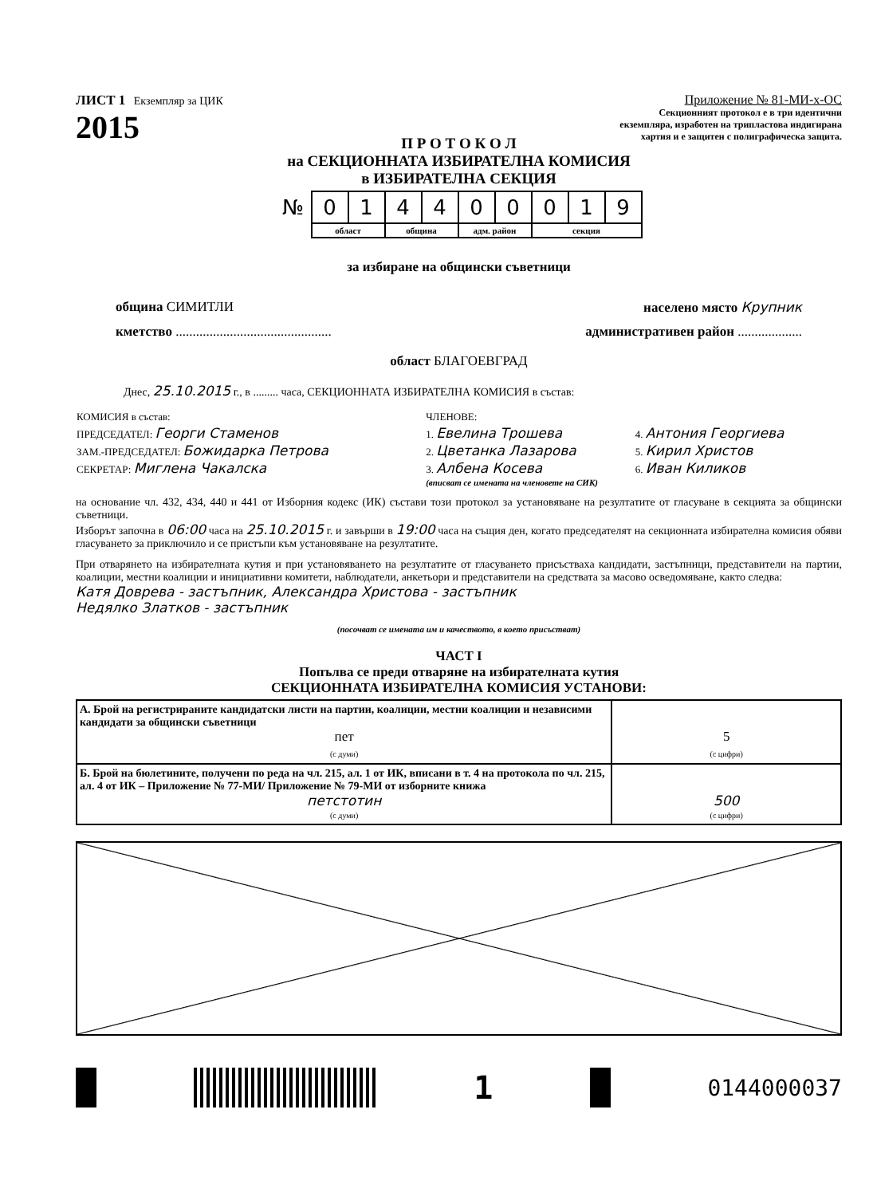ЛИСТ 1 Екземпляр за ЦИК
2015
Приложение № 81-МИ-х-ОС
Секционният протокол е в три идентични
екземпляра, изработен на трипластова индигирана
хартия и е защитен с полиграфическа защита.
П Р О Т О К О Л
на СЕКЦИОННАТА ИЗБИРАТЕЛНА КОМИСИЯ
в ИЗБИРАТЕЛНА СЕКЦИЯ
| № | 0 | 1 | 4 | 4 | 0 | 0 | 0 | 1 | 9 |
| | област | | община | | адм. район | | секция | | |
за избиране на общински съветници
община СИМИТЛИ населено място Крупник
кметство .............................................. административен район ...................
област БЛАГОЕВГРАД
Днес, 25.10.2015 г., в ......... часа, СЕКЦИОННАТА ИЗБИРАТЕЛНА КОМИСИЯ в състав:
| КОМИСИЯ в състав: | ЧЛЕНОВЕ: | |
| ПРЕДСЕДАТЕЛ: Георги Стаменов | 1. Евелина Трошева | 4. Антония Георгиева |
| ЗАМ.-ПРЕДСЕДАТЕЛ: Божидарка Петрова | 2. Цветанка Лазарова | 5. Кирил Христов |
| СЕКРЕТАР: Миглена Чакалска | 3. Албена Косева | 6. Иван Киликов |
| | (вписват се имената на членовете на СИК) | |
на основание чл. 432, 434, 440 и 441 от Изборния кодекс (ИК) състави този протокол за установяване на резултатите от гласуване в секцията за общински съветници.
Изборът започна в 06:00 часа на 25.10.2015 г. и завърши в 19:00 часа на същия ден, когато председателят на секционната избирателна комисия обяви гласуването за приключило и се пристъпи към установяване на резултатите.
При отварянето на избирателната кутия и при установяването на резултатите от гласуването присъстваха кандидати, застъпници, представители на партии, коалиции, местни коалиции и инициативни комитети, наблюдатели, анкетьори и представители на средствата за масово осведомяване, както следва:
Катя Доврева - застъпник, Александра Христова - застъпник
Недялко Златков - застъпник
(посочват се имената им и качеството, в което присъстват)
ЧАСТ I
Попълва се преди отваряне на избирателната кутия
СЕКЦИОННАТА ИЗБИРАТЕЛНА КОМИСИЯ УСТАНОВИ:
| А. Брой на регистрираните кандидатски листи на партии, коалиции, местни коалиции и независими кандидати за общински съветници пет (с думи) | 5 (с цифри) |
| Б. Брой на бюлетините, получени по реда на чл. 215, ал. 1 от ИК, вписани в т. 4 на протокола по чл. 215, ал. 4 от ИК – Приложение № 77-МИ/ Приложение № 79-МИ от изборните книжа петстотин (с думи) | 500 (с цифри) |
1 0144000037